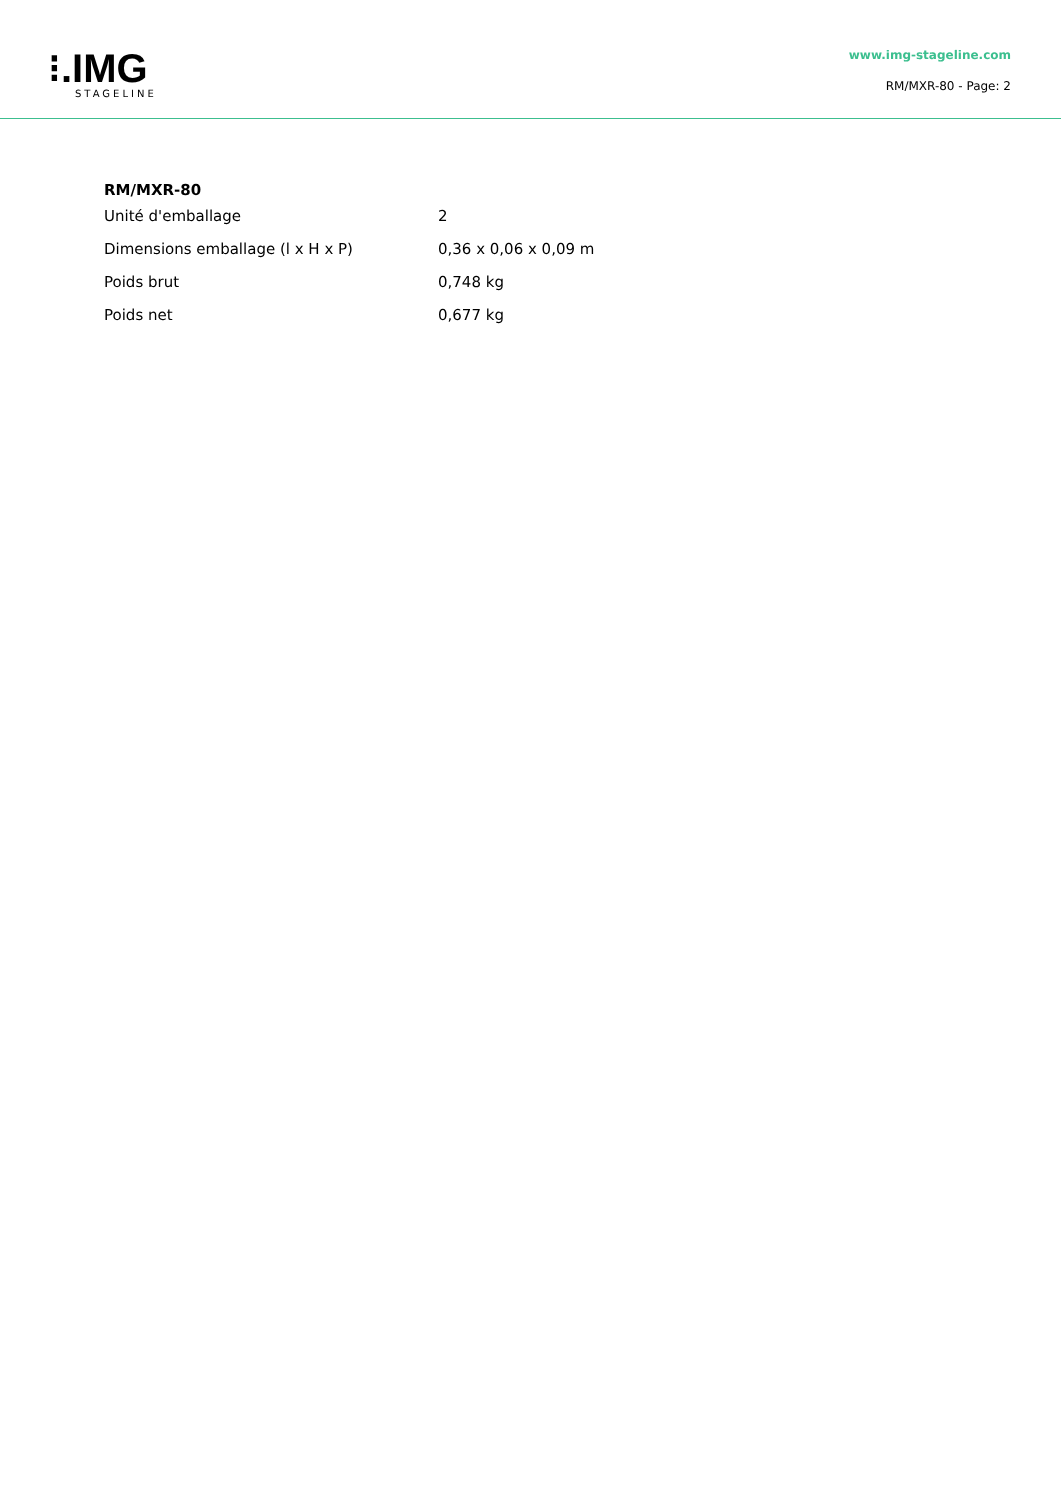⁝.IMG
STAGELINE
www.img-stageline.com
RM/MXR-80 - Page: 2
RM/MXR-80
| Unité d'emballage | 2 |
| Dimensions emballage (l x H x P) | 0,36 x 0,06 x 0,09 m |
| Poids brut | 0,748 kg |
| Poids net | 0,677 kg |